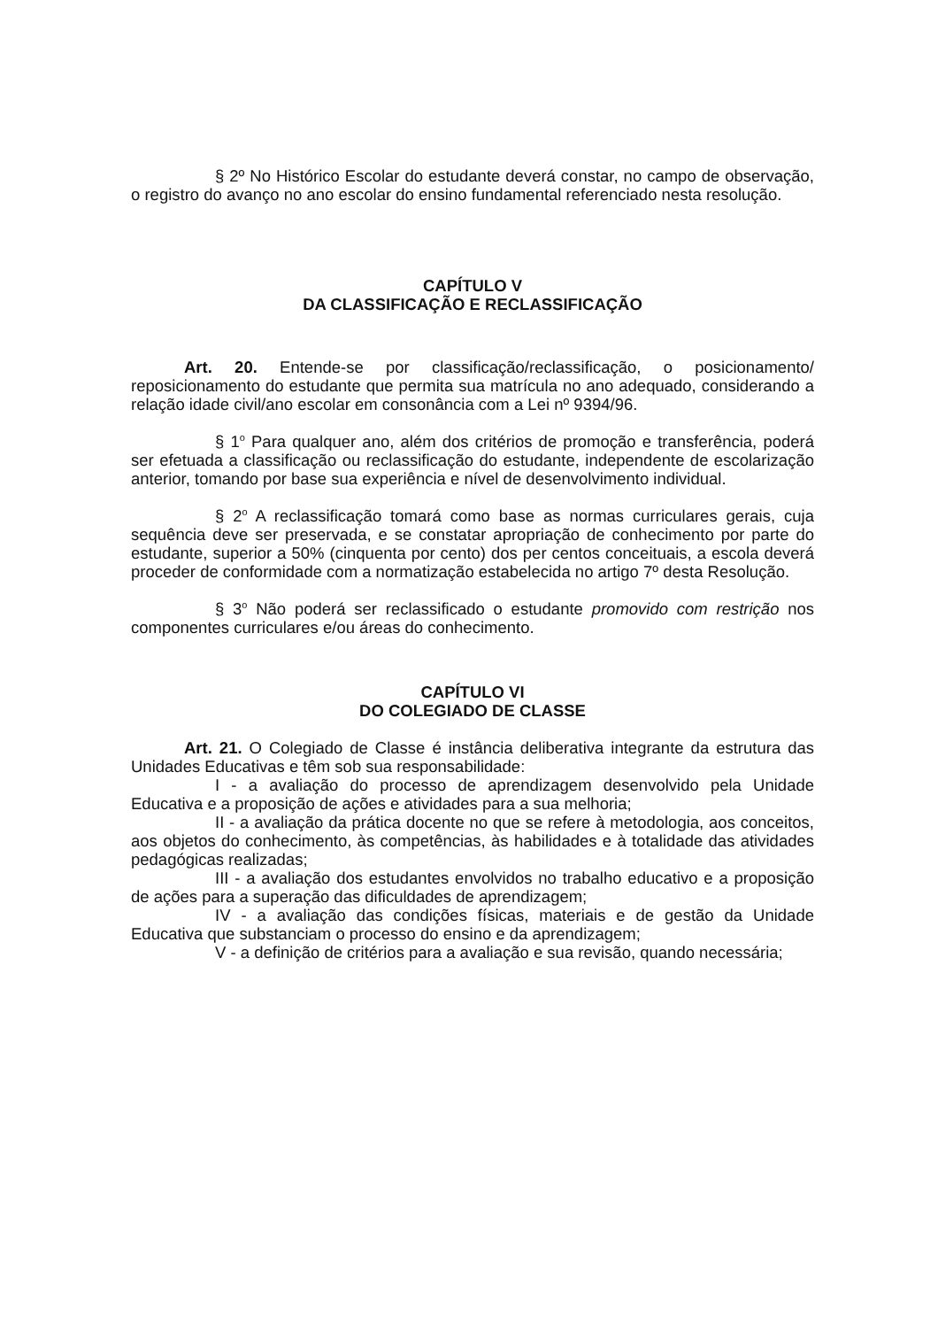§ 2º No Histórico Escolar do estudante deverá constar, no campo de observação, o registro do avanço no ano escolar do ensino fundamental referenciado nesta resolução.
CAPÍTULO V
DA CLASSIFICAÇÃO E RECLASSIFICAÇÃO
Art. 20. Entende-se por classificação/reclassificação, o posicionamento/ reposicionamento do estudante que permita sua matrícula no ano adequado, considerando a relação idade civil/ano escolar em consonância com a Lei nº 9394/96.
§ 1<sup>o</sup> Para qualquer ano, além dos critérios de promoção e transferência, poderá ser efetuada a classificação ou reclassificação do estudante, independente de escolarização anterior, tomando por base sua experiência e nível de desenvolvimento individual.
§ 2<sup>o</sup> A reclassificação tomará como base as normas curriculares gerais, cuja sequência deve ser preservada, e se constatar apropriação de conhecimento por parte do estudante, superior a 50% (cinquenta por cento) dos per centos conceituais, a escola deverá proceder de conformidade com a normatização estabelecida no artigo 7º desta Resolução.
§ 3<sup>o</sup> Não poderá ser reclassificado o estudante promovido com restrição nos componentes curriculares e/ou áreas do conhecimento.
CAPÍTULO VI
DO COLEGIADO DE CLASSE
Art. 21. O Colegiado de Classe é instância deliberativa integrante da estrutura das Unidades Educativas e têm sob sua responsabilidade:
I - a avaliação do processo de aprendizagem desenvolvido pela Unidade Educativa e a proposição de ações e atividades para a sua melhoria;
II - a avaliação da prática docente no que se refere à metodologia, aos conceitos, aos objetos do conhecimento, às competências, às habilidades e à totalidade das atividades pedagógicas realizadas;
III - a avaliação dos estudantes envolvidos no trabalho educativo e a proposição de ações para a superação das dificuldades de aprendizagem;
IV - a avaliação das condições físicas, materiais e de gestão da Unidade Educativa que substanciam o processo do ensino e da aprendizagem;
V - a definição de critérios para a avaliação e sua revisão, quando necessária;